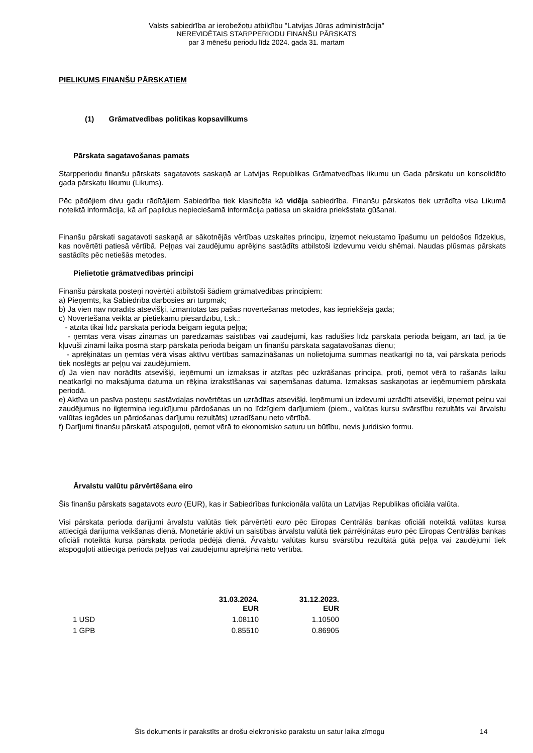Valsts sabiedrība ar ierobežotu atbildību "Latvijas Jūras administrācija"
NEREVIDĒTAIS STARPPERIODU FINANŠU PĀRSKATS
par 3 mēnešu periodu līdz 2024. gada 31. martam
PIELIKUMS FINANŠU PĀRSKATIEM
(1) Grāmatvedības politikas kopsavilkums
Pārskata sagatavošanas pamats
Starpperiodu finanšu pārskats sagatavots saskaņā ar Latvijas Republikas Grāmatvedības likumu un Gada pārskatu un konsolidēto gada pārskatu likumu (Likums).
Pēc pēdējiem divu gadu rādītājiem Sabiedrība tiek klasificēta kā vidēja sabiedrība. Finanšu pārskatos tiek uzrādīta visa Likumā noteiktā informācija, kā arī papildus nepieciešamā informācija patiesa un skaidra priekšstata gūšanai.
Finanšu pārskati sagatavoti saskaņā ar sākotnējās vērtības uzskaites principu, izņemot nekustamo īpašumu un peldošos līdzekļus, kas novērtēti patiesā vērtībā. Peļņas vai zaudējumu aprēķins sastādīts atbilstoši izdevumu veidu shēmai. Naudas plūsmas pārskats sastādīts pēc netiešās metodes.
Pielietotie grāmatvedības principi
Finanšu pārskata posteņi novērtēti atbilstoši šādiem grāmatvedības principiem:
a) Pieņemts, ka Sabiedrība darbosies arī turpmāk;
b) Ja vien nav noradīts atsevišķi, izmantotas tās pašas novērtēšanas metodes, kas iepriekšējā gadā;
c) Novērtēšana veikta ar pietiekamu piesardzību, t.sk.:
- atzīta tikai līdz pārskata perioda beigām iegūtā peļņa;
- ņemtas vērā visas zināmās un paredzamās saistības vai zaudējumi, kas radušies līdz pārskata perioda beigām, arī tad, ja tie kļuvuši zināmi laika posmā starp pārskata perioda beigām un finanšu pārskata sagatavošanas dienu;
- aprēķinātas un ņemtas vērā visas aktīvu vērtības samazināšanas un nolietojuma summas neatkarīgi no tā, vai pārskata periods tiek noslēgts ar peļņu vai zaudējumiem.
d) Ja vien nav norādīts atsevišķi, ieņēmumi un izmaksas ir atzītas pēc uzkrāšanas principa, proti, ņemot vērā to rašanās laiku neatkarīgi no maksājuma datuma un rēķina izrakstīšanas vai saņemšanas datuma. Izmaksas saskaņotas ar ieņēmumiem pārskata periodā.
e) Aktīva un pasīva posteņu sastāvdaļas novērtētas un uzrādītas atsevišķi. Ieņēmumi un izdevumi uzrādīti atsevišķi, izņemot peļņu vai zaudējumus no ilgtermiņa ieguldījumu pārdošanas un no līdzīgiem darījumiem (piem., valūtas kursu svārstību rezultāts vai ārvalstu valūtas iegādes un pārdošanas darījumu rezultāts) uzradīšanu neto vērtībā.
f) Darījumi finanšu pārskatā atspoguļoti, ņemot vērā to ekonomisko saturu un būtību, nevis juridisko formu.
Ārvalstu valūtu pārvērtēšana eiro
Šis finanšu pārskats sagatavots euro (EUR), kas ir Sabiedrības funkcionāla valūta un Latvijas Republikas oficiāla valūta.
Visi pārskata perioda darījumi ārvalstu valūtās tiek pārvērtēti euro pēc Eiropas Centrālās bankas oficiāli noteiktā valūtas kursa attiecīgā darījuma veikšanas dienā. Monetārie aktīvi un saistības ārvalstu valūtā tiek pārrēķinātas euro pēc Eiropas Centrālās bankas oficiāli noteiktā kursa pārskata perioda pēdējā dienā. Ārvalstu valūtas kursu svārstību rezultātā gūtā peļņa vai zaudējumi tiek atspoguļoti attiecīgā perioda peļņas vai zaudējumu aprēķinā neto vērtībā.
| | 31.03.2024. EUR | 31.12.2023. EUR |
| --- | --- | --- |
| 1 USD | 1.08110 | 1.10500 |
| 1 GPB | 0.85510 | 0.86905 |
Šīs dokuments ir parakstīts ar drošu elektronisko parakstu un satur laika zīmogu 14